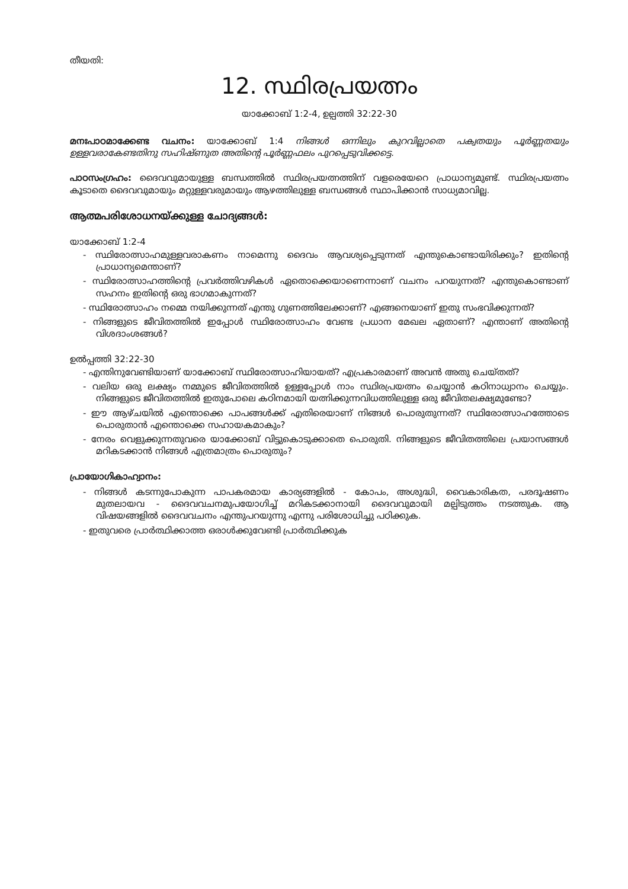തീയതി:
12. സ്ഥിരപ്രയത്നം
യാക്കോബ് 1:2-4, ഉല്പത്തി 32:22-30
മനഃപാഠമാക്കേണ്ട വചനം: യാക്കോബ് 1:4 നിങ്ങൾ ഒന്നിലും കുറവില്ലാതെ പക്വതയും പൂർണ്ണതയും ഉള്ളവരാകേണ്ടതിനു സഹിഷ്ണുത അതിന്റെ പൂർണ്ണഫലം പുറപ്പെടുവിക്കട്ടെ.
പാഠസംഗ്രഹം: ദൈവവുമായുള്ള ബന്ധത്തിൽ സ്ഥിരപ്രയത്നത്തിന് വളരെയേറെ പ്രാധാന്യമുണ്ട്. സ്ഥിരപ്രയത്നം കൂടാതെ ദൈവവുമായും മറ്റുള്ളവരുമായും ആഴത്തിലുള്ള ബന്ധങ്ങൾ സ്ഥാപിക്കാൻ സാധ്യമാവില്ല.
ആത്മപരിശോധനയ്ക്കുള്ള ചോദ്യങ്ങൾ:
യാക്കോബ് 1:2-4
- സ്ഥിരോത്സാഹമുള്ളവരാകണം നാമെന്നു ദൈവം ആവശ്യപ്പെടുന്നത് എന്തുകൊണ്ടായിരിക്കും? ഇതിന്റെ പ്രാധാന്യമെന്താണ്?
- സ്ഥിരോത്സാഹത്തിന്റെ പ്രവർത്തിവഴികൾ ഏതൊക്കെയാണെന്നാണ് വചനം പറയുന്നത്? എന്തുകൊണ്ടാണ് സഹനം ഇതിന്റെ ഒരു ഭാഗമാകുന്നത്?
- സ്ഥിരോത്സാഹം നമ്മെ നയിക്കുന്നത് എന്തു ഗുണത്തിലേക്കാണ്? എങ്ങനെയാണ് ഇതു സംഭവിക്കുന്നത്?
- നിങ്ങളുടെ ജീവിതത്തിൽ ഇപ്പോൾ സ്ഥിരോത്സാഹം വേണ്ട പ്രധാന മേഖല ഏതാണ്? എന്താണ് അതിന്റെ വിശദാംശങ്ങൾ?
ഉൽപ്പത്തി 32:22-30
- എന്തിനുവേണ്ടിയാണ് യാക്കോബ് സ്ഥിരോത്സാഹിയായത്? എപ്രകാരമാണ് അവൻ അതു ചെയ്തത്?
- വലിയ ഒരു ലക്ഷ്യം നമ്മുടെ ജീവിതത്തിൽ ഉള്ളപ്പോൾ നാം സ്ഥിരപ്രയത്നം ചെയ്യാൻ കഠിനാധ്വാനം ചെയ്യും. നിങ്ങളുടെ ജീവിതത്തിൽ ഇതുപോലെ കഠിനമായി യത്നിക്കുന്നവിധത്തിലുള്ള ഒരു ജീവിതലക്ഷ്യമുണ്ടോ?
- ഈ ആഴ്ചയിൽ എന്തൊക്കെ പാപങ്ങൾക്ക് എതിരെയാണ് നിങ്ങൾ പൊരുതുന്നത്? സ്ഥിരോത്സാഹത്തോടെ പൊരുതാൻ എന്തൊക്കെ സഹായകമാകും?
- നേരം വെളുക്കുന്നതുവരെ യാക്കോബ് വിട്ടുകൊടുക്കാതെ പൊരുതി. നിങ്ങളുടെ ജീവിതത്തിലെ പ്രയാസങ്ങൾ മറികടക്കാൻ നിങ്ങൾ എത്രമാത്രം പൊരുതും?
പ്രായോഗികാഹ്വാനം:
- നിങ്ങൾ കടന്നുപോകുന്ന പാപകരമായ കാര്യങ്ങളിൽ - കോപം, അശുദ്ധി, വൈകാരികത, പരദൂഷണം മുതലായവ - ദൈവവചനമുപയോഗിച്ച് മറികടക്കാനായി ദൈവവുമായി മല്പിടുത്തം നടത്തുക. ആ വിഷയങ്ങളിൽ ദൈവവചനം എന്തുപറയുന്നു എന്നു പരിശോധിച്ചു പഠിക്കുക.
- ഇതുവരെ പ്രാർത്ഥിക്കാത്ത ഒരാൾക്കുവേണ്ടി പ്രാർത്ഥിക്കുക